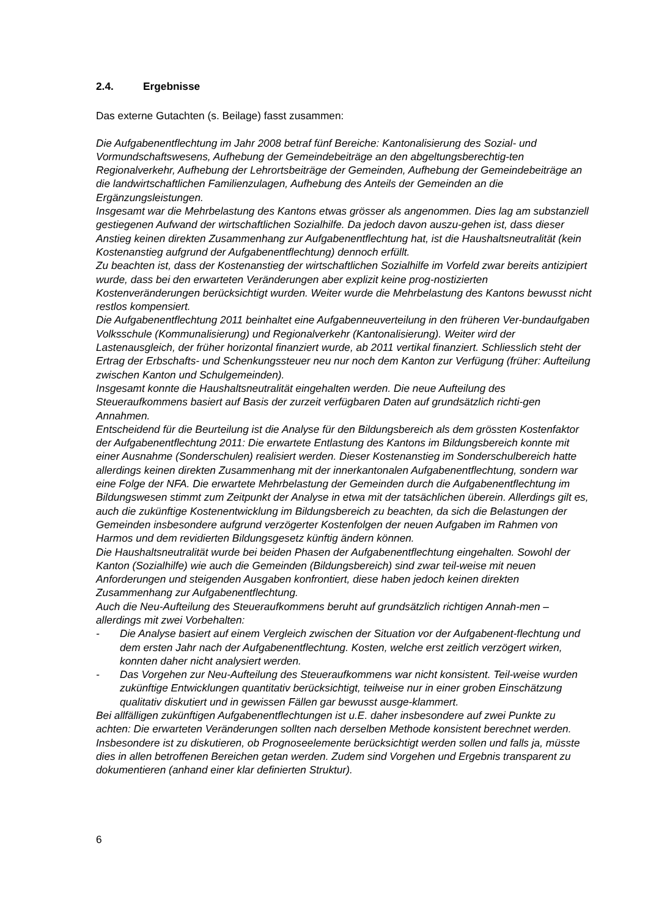2.4. Ergebnisse
Das externe Gutachten (s. Beilage) fasst zusammen:
Die Aufgabenentflechtung im Jahr 2008 betraf fünf Bereiche: Kantonalisierung des Sozial- und Vormundschaftswesens, Aufhebung der Gemeindebeiträge an den abgeltungsberechtig-ten Regionalverkehr, Aufhebung der Lehrortsbeiträge der Gemeinden, Aufhebung der Gemeindebeiträge an die landwirtschaftlichen Familienzulagen, Aufhebung des Anteils der Gemeinden an die Ergänzungsleistungen.
Insgesamt war die Mehrbelastung des Kantons etwas grösser als angenommen. Dies lag am substanziell gestiegenen Aufwand der wirtschaftlichen Sozialhilfe. Da jedoch davon auszu-gehen ist, dass dieser Anstieg keinen direkten Zusammenhang zur Aufgabenentflechtung hat, ist die Haushaltsneutralität (kein Kostenanstieg aufgrund der Aufgabenentflechtung) dennoch erfüllt.
Zu beachten ist, dass der Kostenanstieg der wirtschaftlichen Sozialhilfe im Vorfeld zwar bereits antizipiert wurde, dass bei den erwarteten Veränderungen aber explizit keine prog-nostizierten Kostenveränderungen berücksichtigt wurden. Weiter wurde die Mehrbelastung des Kantons bewusst nicht restlos kompensiert.
Die Aufgabenentflechtung 2011 beinhaltet eine Aufgabenneuverteilung in den früheren Ver-bundaufgaben Volksschule (Kommunalisierung) und Regionalverkehr (Kantonalisierung). Weiter wird der Lastenausgleich, der früher horizontal finanziert wurde, ab 2011 vertikal finanziert. Schliesslich steht der Ertrag der Erbschafts- und Schenkungssteuer neu nur noch dem Kanton zur Verfügung (früher: Aufteilung zwischen Kanton und Schulgemeinden).
Insgesamt konnte die Haushaltsneutralität eingehalten werden. Die neue Aufteilung des Steueraufkommens basiert auf Basis der zurzeit verfügbaren Daten auf grundsätzlich richti-gen Annahmen.
Entscheidend für die Beurteilung ist die Analyse für den Bildungsbereich als dem grössten Kostenfaktor der Aufgabenentflechtung 2011: Die erwartete Entlastung des Kantons im Bildungsbereich konnte mit einer Ausnahme (Sonderschulen) realisiert werden. Dieser Kostenanstieg im Sonderschulbereich hatte allerdings keinen direkten Zusammenhang mit der innerkantonalen Aufgabenentflechtung, sondern war eine Folge der NFA. Die erwartete Mehrbelastung der Gemeinden durch die Aufgabenentflechtung im Bildungswesen stimmt zum Zeitpunkt der Analyse in etwa mit der tatsächlichen überein. Allerdings gilt es, auch die zukünftige Kostenentwicklung im Bildungsbereich zu beachten, da sich die Belastungen der Gemeinden insbesondere aufgrund verzögerter Kostenfolgen der neuen Aufgaben im Rahmen von Harmos und dem revidierten Bildungsgesetz künftig ändern können.
Die Haushaltsneutralität wurde bei beiden Phasen der Aufgabenentflechtung eingehalten. Sowohl der Kanton (Sozialhilfe) wie auch die Gemeinden (Bildungsbereich) sind zwar teil-weise mit neuen Anforderungen und steigenden Ausgaben konfrontiert, diese haben jedoch keinen direkten Zusammenhang zur Aufgabenentflechtung.
Auch die Neu-Aufteilung des Steueraufkommens beruht auf grundsätzlich richtigen Annah-men – allerdings mit zwei Vorbehalten:
- Die Analyse basiert auf einem Vergleich zwischen der Situation vor der Aufgabenent-flechtung und dem ersten Jahr nach der Aufgabenentflechtung. Kosten, welche erst zeitlich verzögert wirken, konnten daher nicht analysiert werden.
- Das Vorgehen zur Neu-Aufteilung des Steueraufkommens war nicht konsistent. Teil-weise wurden zukünftige Entwicklungen quantitativ berücksichtigt, teilweise nur in einer groben Einschätzung qualitativ diskutiert und in gewissen Fällen gar bewusst ausge-klammert.
Bei allfälligen zukünftigen Aufgabenentflechtungen ist u.E. daher insbesondere auf zwei Punkte zu achten: Die erwarteten Veränderungen sollten nach derselben Methode konsistent berechnet werden. Insbesondere ist zu diskutieren, ob Prognoseelemente berücksichtigt werden sollen und falls ja, müsste dies in allen betroffenen Bereichen getan werden. Zudem sind Vorgehen und Ergebnis transparent zu dokumentieren (anhand einer klar definierten Struktur).
6